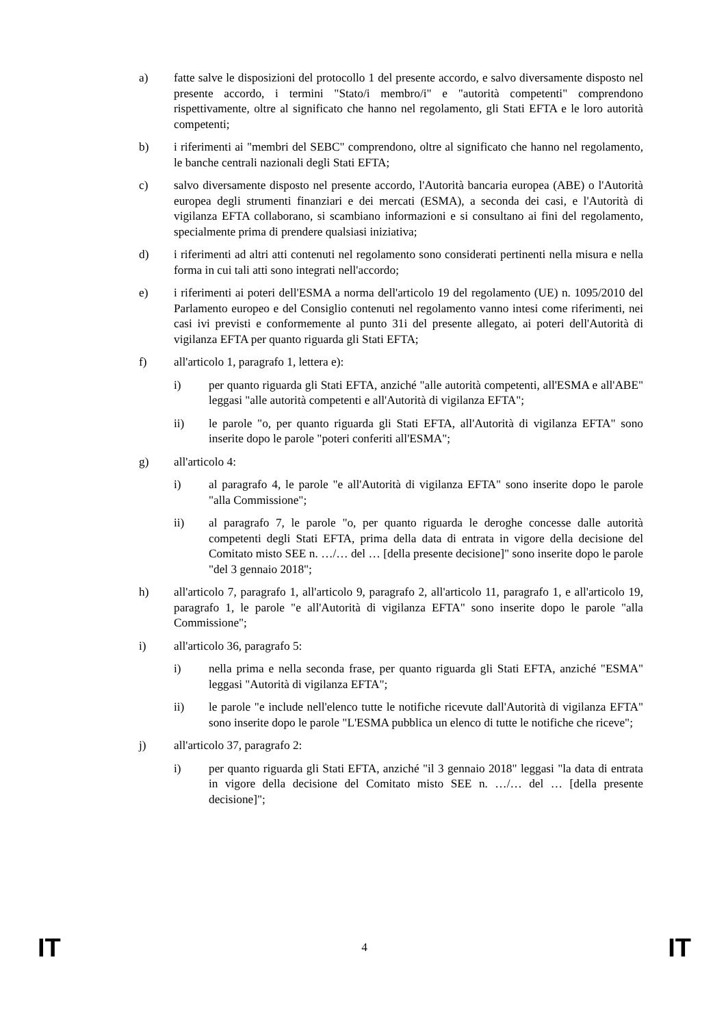a) fatte salve le disposizioni del protocollo 1 del presente accordo, e salvo diversamente disposto nel presente accordo, i termini "Stato/i membro/i" e "autorità competenti" comprendono rispettivamente, oltre al significato che hanno nel regolamento, gli Stati EFTA e le loro autorità competenti;
b) i riferimenti ai "membri del SEBC" comprendono, oltre al significato che hanno nel regolamento, le banche centrali nazionali degli Stati EFTA;
c) salvo diversamente disposto nel presente accordo, l'Autorità bancaria europea (ABE) o l'Autorità europea degli strumenti finanziari e dei mercati (ESMA), a seconda dei casi, e l'Autorità di vigilanza EFTA collaborano, si scambiano informazioni e si consultano ai fini del regolamento, specialmente prima di prendere qualsiasi iniziativa;
d) i riferimenti ad altri atti contenuti nel regolamento sono considerati pertinenti nella misura e nella forma in cui tali atti sono integrati nell'accordo;
e) i riferimenti ai poteri dell'ESMA a norma dell'articolo 19 del regolamento (UE) n. 1095/2010 del Parlamento europeo e del Consiglio contenuti nel regolamento vanno intesi come riferimenti, nei casi ivi previsti e conformemente al punto 31i del presente allegato, ai poteri dell'Autorità di vigilanza EFTA per quanto riguarda gli Stati EFTA;
f) all'articolo 1, paragrafo 1, lettera e):
i) per quanto riguarda gli Stati EFTA, anziché "alle autorità competenti, all'ESMA e all'ABE" leggasi "alle autorità competenti e all'Autorità di vigilanza EFTA";
ii) le parole "o, per quanto riguarda gli Stati EFTA, all'Autorità di vigilanza EFTA" sono inserite dopo le parole "poteri conferiti all'ESMA";
g) all'articolo 4:
i) al paragrafo 4, le parole "e all'Autorità di vigilanza EFTA" sono inserite dopo le parole "alla Commissione";
ii) al paragrafo 7, le parole "o, per quanto riguarda le deroghe concesse dalle autorità competenti degli Stati EFTA, prima della data di entrata in vigore della decisione del Comitato misto SEE n. …/… del … [della presente decisione]" sono inserite dopo le parole "del 3 gennaio 2018";
h) all'articolo 7, paragrafo 1, all'articolo 9, paragrafo 2, all'articolo 11, paragrafo 1, e all'articolo 19, paragrafo 1, le parole "e all'Autorità di vigilanza EFTA" sono inserite dopo le parole "alla Commissione";
i) all'articolo 36, paragrafo 5:
i) nella prima e nella seconda frase, per quanto riguarda gli Stati EFTA, anziché "ESMA" leggasi "Autorità di vigilanza EFTA";
ii) le parole "e include nell'elenco tutte le notifiche ricevute dall'Autorità di vigilanza EFTA" sono inserite dopo le parole "L'ESMA pubblica un elenco di tutte le notifiche che riceve";
j) all'articolo 37, paragrafo 2:
i) per quanto riguarda gli Stati EFTA, anziché "il 3 gennaio 2018" leggasi "la data di entrata in vigore della decisione del Comitato misto SEE n. …/… del … [della presente decisione]";
IT 4 IT